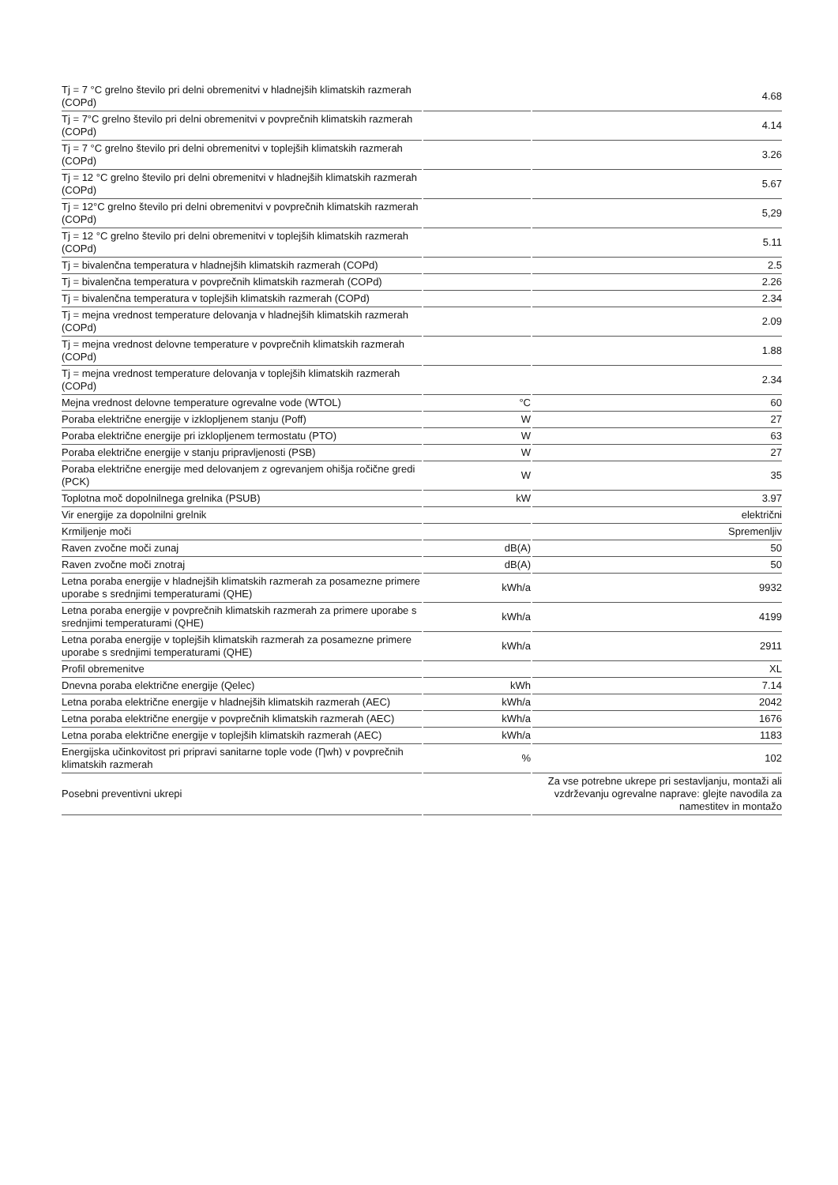| Tj = 7 °C grelno število pri delni obremenitvi v hladnejših klimatskih razmerah (COPd) | | 4.68 |
| Tj = 7°C grelno število pri delni obremenitvi v povprečnih klimatskih razmerah (COPd) | | 4.14 |
| Tj = 7 °C grelno število pri delni obremenitvi v toplejših klimatskih razmerah (COPd) | | 3.26 |
| Tj = 12 °C grelno število pri delni obremenitvi v hladnejših klimatskih razmerah (COPd) | | 5.67 |
| Tj = 12°C grelno število pri delni obremenitvi v povprečnih klimatskih razmerah (COPd) | | 5,29 |
| Tj = 12 °C grelno število pri delni obremenitvi v toplejših klimatskih razmerah (COPd) | | 5.11 |
| Tj = bivalenčna temperatura v hladnejših klimatskih razmerah (COPd) | | 2.5 |
| Tj = bivalenčna temperatura v povprečnih klimatskih razmerah (COPd) | | 2.26 |
| Tj = bivalenčna temperatura v toplejših klimatskih razmerah (COPd) | | 2.34 |
| Tj = mejna vrednost temperature delovanja v hladnejših klimatskih razmerah (COPd) | | 2.09 |
| Tj = mejna vrednost delovne temperature v povprečnih klimatskih razmerah (COPd) | | 1.88 |
| Tj = mejna vrednost temperature delovanja v toplejših klimatskih razmerah (COPd) | | 2.34 |
| Mejna vrednost delovne temperature ogrevalne vode (WTOL) | °C | 60 |
| Poraba električne energije v izklopljenem stanju (Poff) | W | 27 |
| Poraba električne energije pri izklopljenem termostatu (PTO) | W | 63 |
| Poraba električne energije v stanju pripravljenosti (PSB) | W | 27 |
| Poraba električne energije med delovanjem z ogrevanjem ohišja ročične gredi (PCK) | W | 35 |
| Toplotna moč dopolnilnega grelnika (PSUB) | kW | 3.97 |
| Vir energije za dopolnilni grelnik | | električni |
| Krmiljenje moči | | Spremenljiv |
| Raven zvočne moči zunaj | dB(A) | 50 |
| Raven zvočne moči znotraj | dB(A) | 50 |
| Letna poraba energije v hladnejših klimatskih razmerah za posamezne primere uporabe s srednjimi temperaturami (QHE) | kWh/a | 9932 |
| Letna poraba energije v povprečnih klimatskih razmerah za primere uporabe s srednjimi temperaturami (QHE) | kWh/a | 4199 |
| Letna poraba energije v toplejših klimatskih razmerah za posamezne primere uporabe s srednjimi temperaturami (QHE) | kWh/a | 2911 |
| Profil obremenitve | | XL |
| Dnevna poraba električne energije (Qelec) | kWh | 7.14 |
| Letna poraba električne energije v hladnejših klimatskih razmerah (AEC) | kWh/a | 2042 |
| Letna poraba električne energije v povprečnih klimatskih razmerah (AEC) | kWh/a | 1676 |
| Letna poraba električne energije v toplejših klimatskih razmerah (AEC) | kWh/a | 1183 |
| Energijska učinkovitost pri pripravi sanitarne tople vode (Ƞwh) v povprečnih klimatskih razmerah | % | 102 |
| Posebni preventivni ukrepi | | Za vse potrebne ukrepe pri sestavljanju, montaži ali vzdrževanju ogrevalne naprave: glejte navodila za namestitev in montažo |